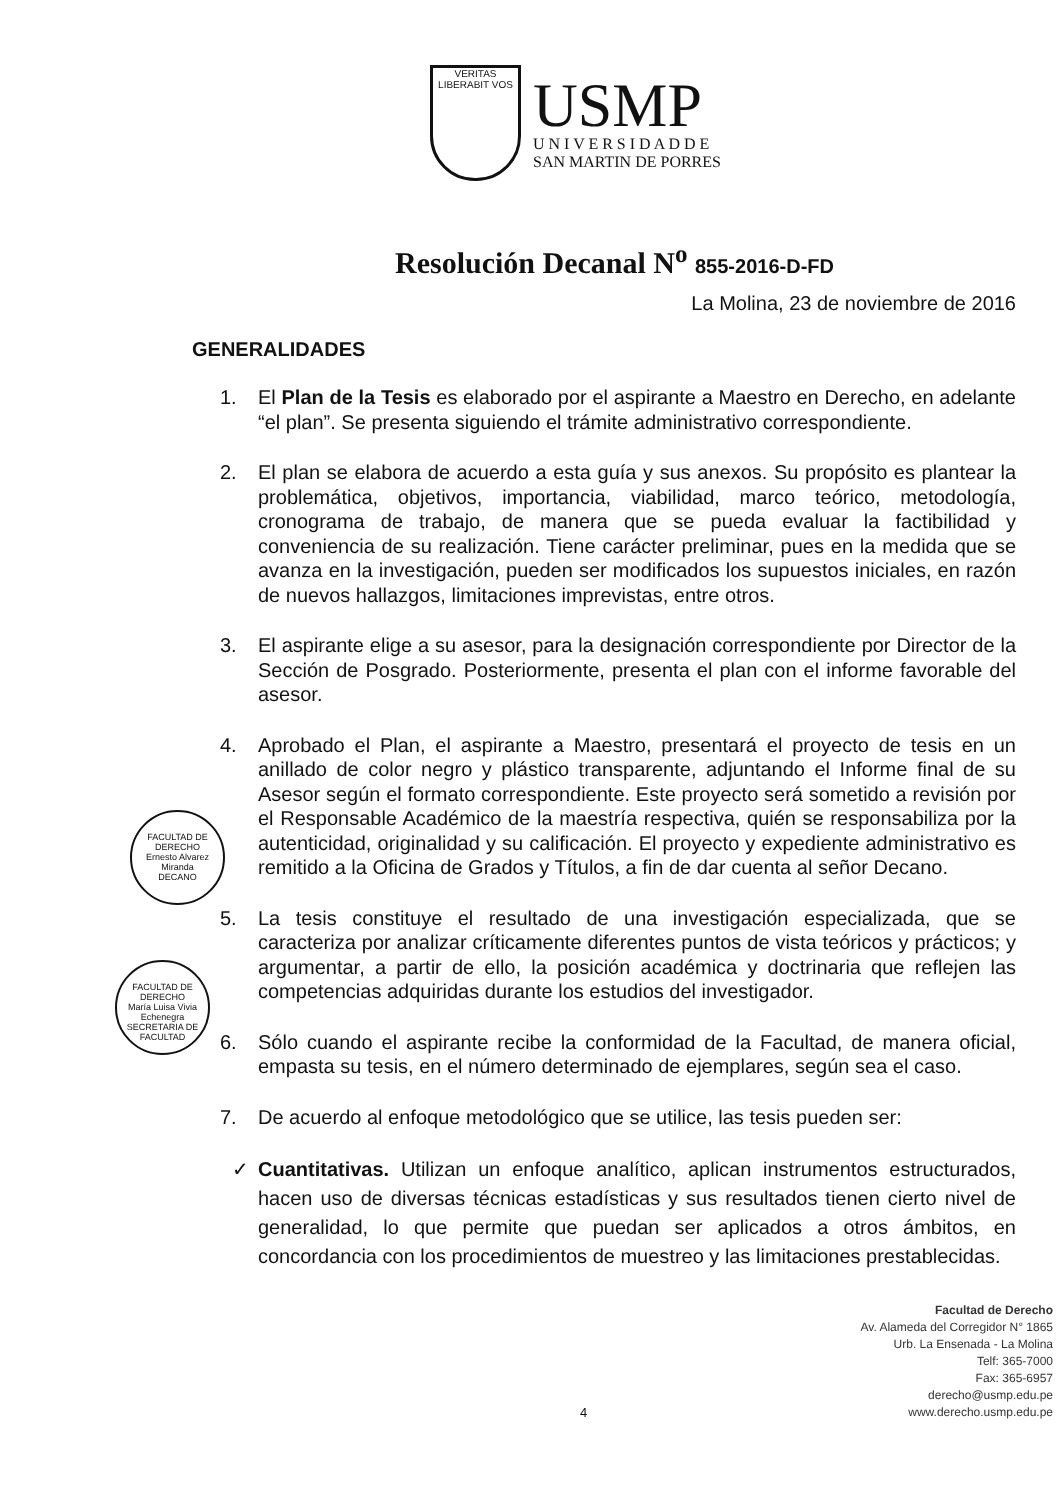VERITAS
LIBERABIT VOS
USMP
U N I V E R S I D A D D E
SAN MARTIN DE PORRES
Resolución Decanal N<sup>o</sup> 855-2016-D-FD
La Molina, 23 de noviembre de 2016
GENERALIDADES
FACULTAD DE DERECHO
Ernesto Alvarez Miranda
DECANO
FACULTAD DE DERECHO
María Luisa Vivia Echenegra
SECRETARIA DE FACULTAD
1. El Plan de la Tesis es elaborado por el aspirante a Maestro en Derecho, en adelante “el plan”. Se presenta siguiendo el trámite administrativo correspondiente.
2. El plan se elabora de acuerdo a esta guía y sus anexos. Su propósito es plantear la problemática, objetivos, importancia, viabilidad, marco teórico, metodología, cronograma de trabajo, de manera que se pueda evaluar la factibilidad y conveniencia de su realización. Tiene carácter preliminar, pues en la medida que se avanza en la investigación, pueden ser modificados los supuestos iniciales, en razón de nuevos hallazgos, limitaciones imprevistas, entre otros.
3. El aspirante elige a su asesor, para la designación correspondiente por Director de la Sección de Posgrado. Posteriormente, presenta el plan con el informe favorable del asesor.
4. Aprobado el Plan, el aspirante a Maestro, presentará el proyecto de tesis en un anillado de color negro y plástico transparente, adjuntando el Informe final de su Asesor según el formato correspondiente. Este proyecto será sometido a revisión por el Responsable Académico de la maestría respectiva, quién se responsabiliza por la autenticidad, originalidad y su calificación. El proyecto y expediente administrativo es remitido a la Oficina de Grados y Títulos, a fin de dar cuenta al señor Decano.
5. La tesis constituye el resultado de una investigación especializada, que se caracteriza por analizar críticamente diferentes puntos de vista teóricos y prácticos; y argumentar, a partir de ello, la posición académica y doctrinaria que reflejen las competencias adquiridas durante los estudios del investigador.
6. Sólo cuando el aspirante recibe la conformidad de la Facultad, de manera oficial, empasta su tesis, en el número determinado de ejemplares, según sea el caso.
7. De acuerdo al enfoque metodológico que se utilice, las tesis pueden ser:
✓ Cuantitativas. Utilizan un enfoque analítico, aplican instrumentos estructurados, hacen uso de diversas técnicas estadísticas y sus resultados tienen cierto nivel de generalidad, lo que permite que puedan ser aplicados a otros ámbitos, en concordancia con los procedimientos de muestreo y las limitaciones prestablecidas.
Facultad de Derecho
Av. Alameda del Corregidor N° 1865
Urb. La Ensenada - La Molina
Telf: 365-7000
Fax: 365-6957
derecho@usmp.edu.pe
www.derecho.usmp.edu.pe
4